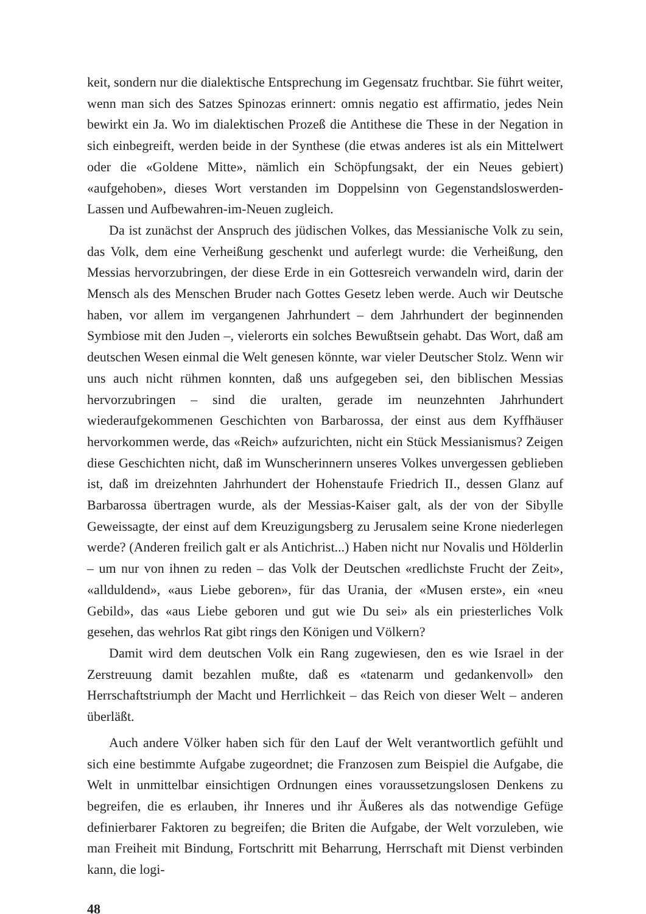keit, sondern nur die dialektische Entsprechung im Gegensatz fruchtbar. Sie führt weiter, wenn man sich des Satzes Spinozas erinnert: omnis negatio est affirmatio, jedes Nein bewirkt ein Ja. Wo im dialektischen Prozeß die Antithese die These in der Negation in sich einbegreift, werden beide in der Synthese (die etwas anderes ist als ein Mittelwert oder die «Goldene Mitte», nämlich ein Schöpfungsakt, der ein Neues gebiert) «aufgehoben», dieses Wort verstanden im Doppelsinn von Gegenstandsloswerden-Lassen und Aufbewahren-im-Neuen zugleich.
Da ist zunächst der Anspruch des jüdischen Volkes, das Messianische Volk zu sein, das Volk, dem eine Verheißung geschenkt und auferlegt wurde: die Verheißung, den Messias hervorzubringen, der diese Erde in ein Gottesreich verwandeln wird, darin der Mensch als des Menschen Bruder nach Gottes Gesetz leben werde. Auch wir Deutsche haben, vor allem im vergangenen Jahrhundert – dem Jahrhundert der beginnenden Symbiose mit den Juden –, vielerorts ein solches Bewußtsein gehabt. Das Wort, daß am deutschen Wesen einmal die Welt genesen könnte, war vieler Deutscher Stolz. Wenn wir uns auch nicht rühmen konnten, daß uns aufgegeben sei, den biblischen Messias hervorzubringen – sind die uralten, gerade im neunzehnten Jahrhundert wiederaufgekommenen Geschichten von Barbarossa, der einst aus dem Kyffhäuser hervorkommen werde, das «Reich» aufzurichten, nicht ein Stück Messianismus? Zeigen diese Geschichten nicht, daß im Wunscherinnern unseres Volkes unvergessen geblieben ist, daß im dreizehnten Jahrhundert der Hohenstaufe Friedrich II., dessen Glanz auf Barbarossa übertragen wurde, als der Messias-Kaiser galt, als der von der Sibylle Geweissagte, der einst auf dem Kreuzigungsberg zu Jerusalem seine Krone niederlegen werde? (Anderen freilich galt er als Antichrist...) Haben nicht nur Novalis und Hölderlin – um nur von ihnen zu reden – das Volk der Deutschen «redlichste Frucht der Zeit», «allduldend», «aus Liebe geboren», für das Urania, der «Musen erste», ein «neu Gebild», das «aus Liebe geboren und gut wie Du sei» als ein priesterliches Volk gesehen, das wehrlos Rat gibt rings den Königen und Völkern?
Damit wird dem deutschen Volk ein Rang zugewiesen, den es wie Israel in der Zerstreuung damit bezahlen mußte, daß es «tatenarm und gedankenvoll» den Herrschaftstriumph der Macht und Herrlichkeit – das Reich von dieser Welt – anderen überläßt.
Auch andere Völker haben sich für den Lauf der Welt verantwortlich gefühlt und sich eine bestimmte Aufgabe zugeordnet; die Franzosen zum Beispiel die Aufgabe, die Welt in unmittelbar einsichtigen Ordnungen eines voraussetzungslosen Denkens zu begreifen, die es erlauben, ihr Inneres und ihr Äußeres als das notwendige Gefüge definierbarer Faktoren zu begreifen; die Briten die Aufgabe, der Welt vorzuleben, wie man Freiheit mit Bindung, Fortschritt mit Beharrung, Herrschaft mit Dienst verbinden kann, die logi-
48